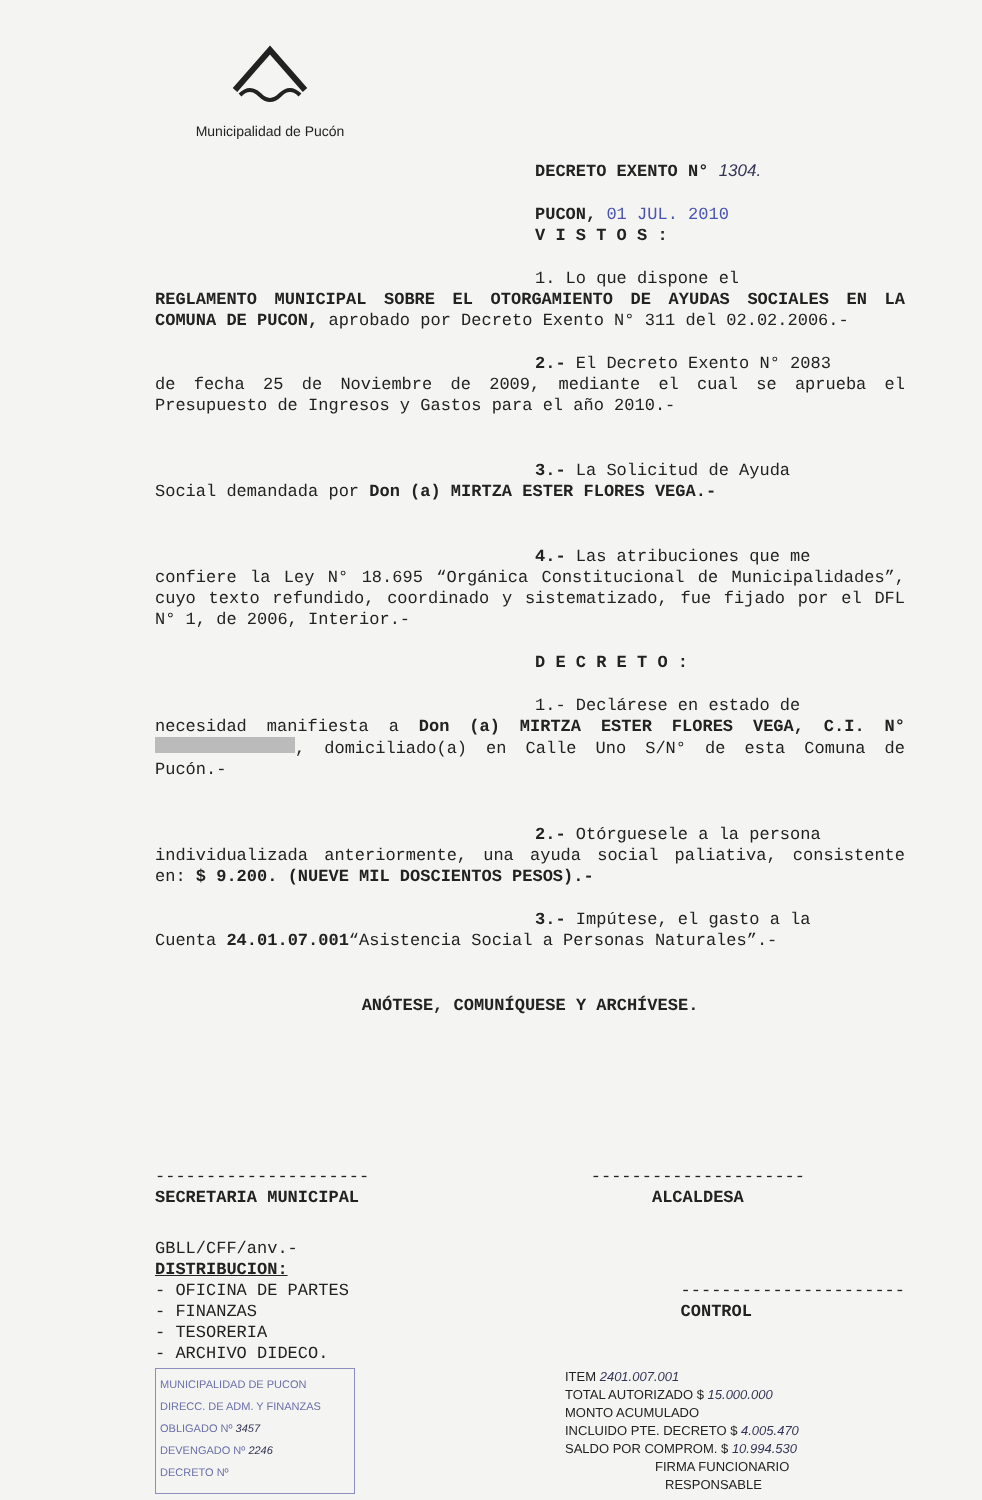Municipalidad de Pucón
DECRETO EXENTO N° 1304.
PUCON, 01 JUL. 2010
V I S T O S :
1. Lo que dispone el
REGLAMENTO MUNICIPAL SOBRE EL OTORGAMIENTO DE AYUDAS SOCIALES EN LA COMUNA DE PUCON, aprobado por Decreto Exento N° 311 del 02.02.2006.-
2.- El Decreto Exento N° 2083
de fecha 25 de Noviembre de 2009, mediante el cual se aprueba el Presupuesto de Ingresos y Gastos para el año 2010.-
3.- La Solicitud de Ayuda
Social demandada por Don (a) MIRTZA ESTER FLORES VEGA.-
4.- Las atribuciones que me
confiere la Ley N° 18.695 “Orgánica Constitucional de Municipalidades”, cuyo texto refundido, coordinado y sistematizado, fue fijado por el DFL N° 1, de 2006, Interior.-
D E C R E T O :
1.- Declárese en estado de
necesidad manifiesta a Don (a) MIRTZA ESTER FLORES VEGA, C.I. N° , domiciliado(a) en Calle Uno S/N° de esta Comuna de Pucón.-
2.- Otórguesele a la persona
individualizada anteriormente, una ayuda social paliativa, consistente en: $ 9.200. (NUEVE MIL DOSCIENTOS PESOS).-
3.- Impútese, el gasto a la
Cuenta 24.01.07.001“Asistencia Social a Personas Naturales”.-
ANÓTESE, COMUNÍQUESE Y ARCHÍVESE.
---------------------
SECRETARIA MUNICIPAL
---------------------
ALCALDESA
GBLL/CFF/anv.-
DISTRIBUCION:
- OFICINA DE PARTES
- FINANZAS
- TESORERIA
- ARCHIVO DIDECO.
----------------------
CONTROL
MUNICIPALIDAD DE PUCON
DIRECC. DE ADM. Y FINANZAS
OBLIGADO Nº 3457
DEVENGADO Nº 2246
DECRETO Nº
ITEM 2401.007.001
TOTAL AUTORIZADO $ 15.000.000
MONTO ACUMULADO
INCLUIDO PTE. DECRETO $ 4.005.470
SALDO POR COMPROM. $ 10.994.530
FIRMA FUNCIONARIO
RESPONSABLE